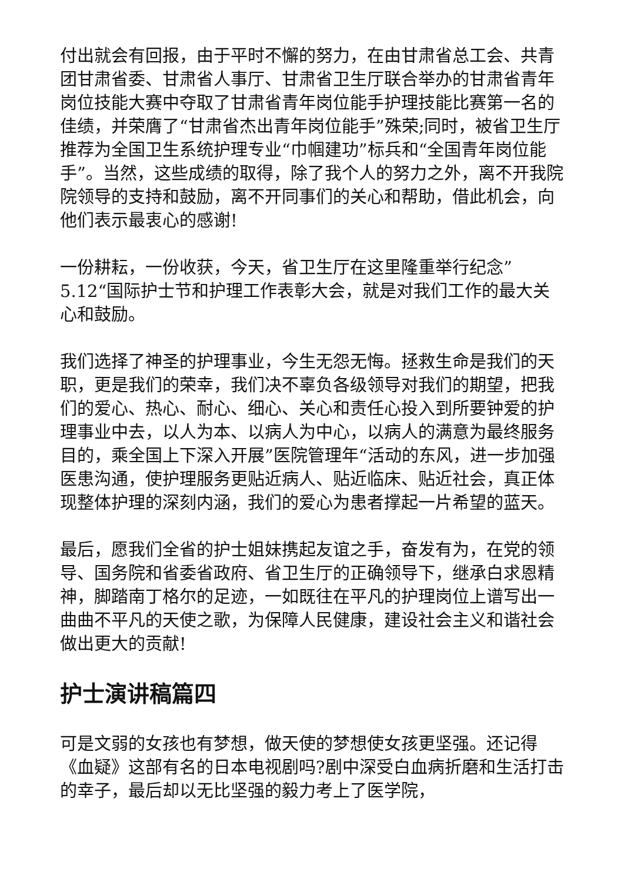付出就会有回报，由于平时不懈的努力，在由甘肃省总工会、共青团甘肃省委、甘肃省人事厅、甘肃省卫生厅联合举办的甘肃省青年岗位技能大赛中夺取了甘肃省青年岗位能手护理技能比赛第一名的佳绩，并荣膺了“甘肃省杰出青年岗位能手”殊荣;同时，被省卫生厅推荐为全国卫生系统护理专业“巾帼建功”标兵和“全国青年岗位能手”。当然，这些成绩的取得，除了我个人的努力之外，离不开我院院领导的支持和鼓励，离不开同事们的关心和帮助，借此机会，向他们表示最衷心的感谢!
一份耕耘，一份收获，今天，省卫生厅在这里隆重举行纪念”5.12“国际护士节和护理工作表彰大会，就是对我们工作的最大关心和鼓励。
我们选择了神圣的护理事业，今生无怨无悔。拯救生命是我们的天职，更是我们的荣幸，我们决不辜负各级领导对我们的期望，把我们的爱心、热心、耐心、细心、关心和责任心投入到所要钟爱的护理事业中去，以人为本、以病人为中心，以病人的满意为最终服务目的，乘全国上下深入开展”医院管理年“活动的东风，进一步加强医患沟通，使护理服务更贴近病人、贴近临床、贴近社会，真正体现整体护理的深刻内涵，我们的爱心为患者撑起一片希望的蓝天。
最后，愿我们全省的护士姐妹携起友谊之手，奋发有为，在党的领导、国务院和省委省政府、省卫生厅的正确领导下，继承白求恩精神，脚踏南丁格尔的足迹，一如既往在平凡的护理岗位上谱写出一曲曲不平凡的天使之歌，为保障人民健康，建设社会主义和谐社会做出更大的贡献!
护士演讲稿篇四
可是文弱的女孩也有梦想，做天使的梦想使女孩更坚强。还记得《血疑》这部有名的日本电视剧吗?剧中深受白血病折磨和生活打击的幸子，最后却以无比坚强的毅力考上了医学院，